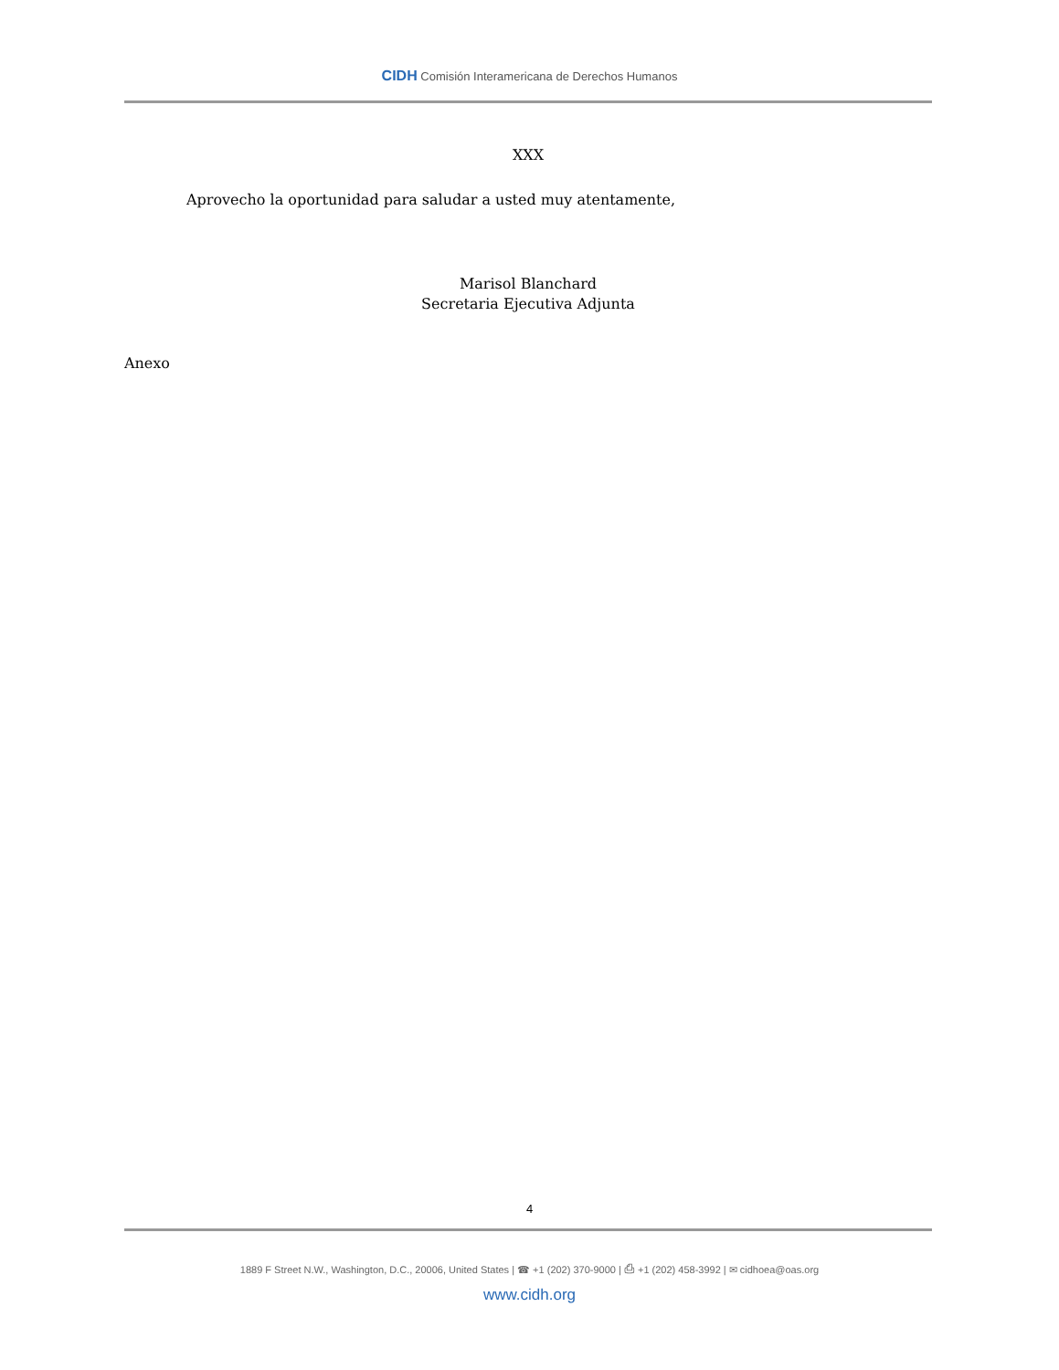CIDH Comisión Interamericana de Derechos Humanos
XXX
Aprovecho la oportunidad para saludar a usted muy atentamente,
Marisol Blanchard
Secretaria Ejecutiva Adjunta
Anexo
4
1889 F Street N.W., Washington, D.C., 20006, United States | ☎ +1 (202) 370-9000 | ⎙ +1 (202) 458-3992 | ✉ cidhoea@oas.org
www.cidh.org